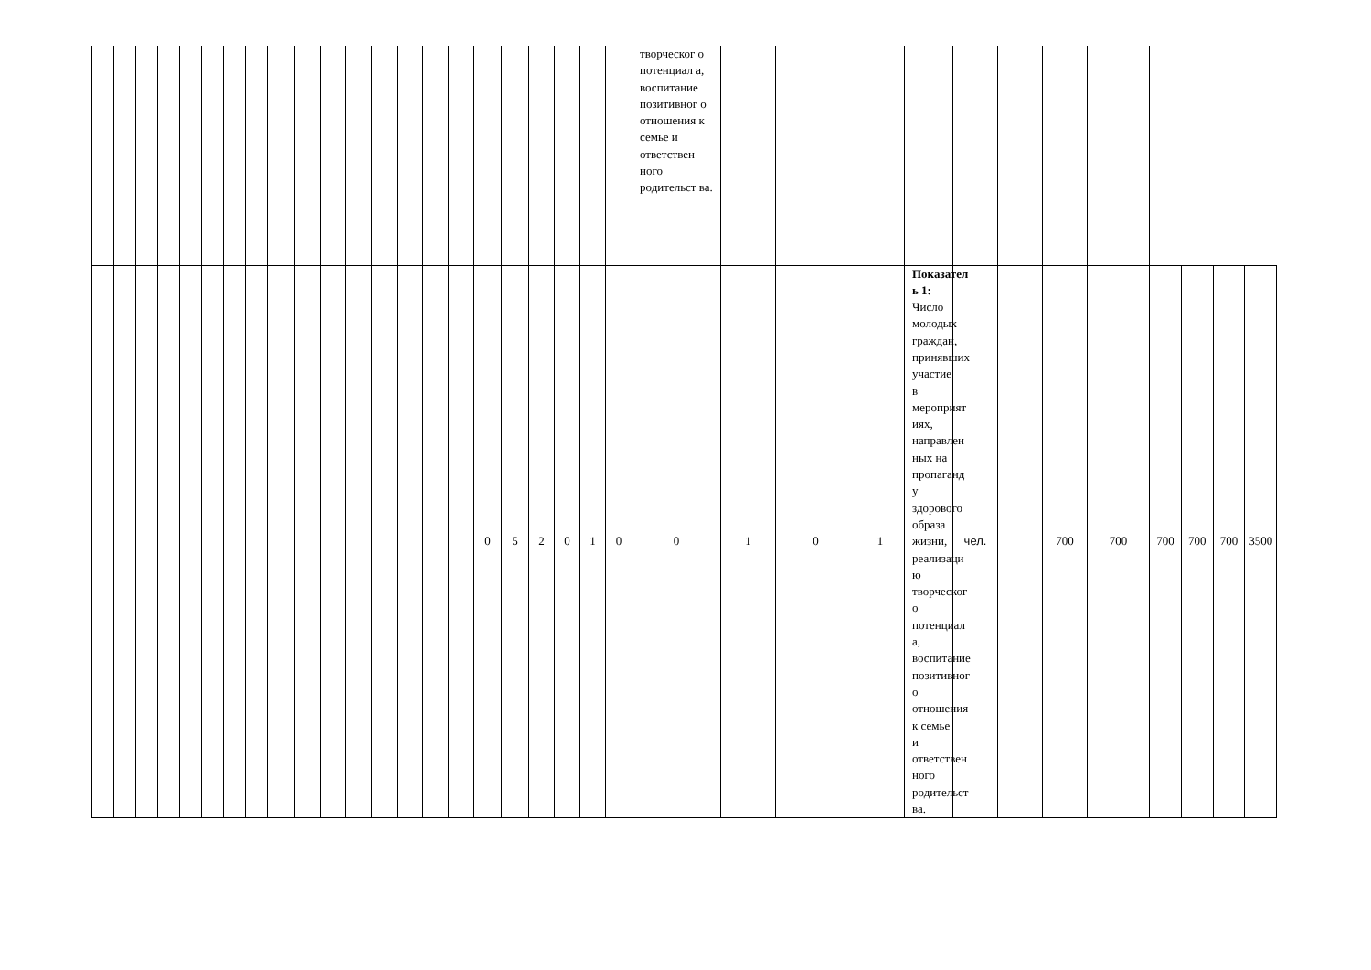| | | | | | | | | | | | | | | | | | | | | | | творческог о потенциал а, воспитание позитивног о отношения к семье и ответствен ного родительст ва. | | | | | | | | | | | | |
| | | | | | | | | | | | | | | | | 0 | 5 | 2 | 0 | 1 | 0 | 0 | 1 | 0 | 1 | Показател ь 1: Число молодых граждан, принявших участие в мероприят иях, направлен ных на пропаганд у здорового образа жизни, реализаци ю творческог о потенциал а, воспитание позитивног о отношения к семье и ответствен ного родительст ва. | чел. | | 700 | 700 | 700 | 700 | 700 | 3500 |